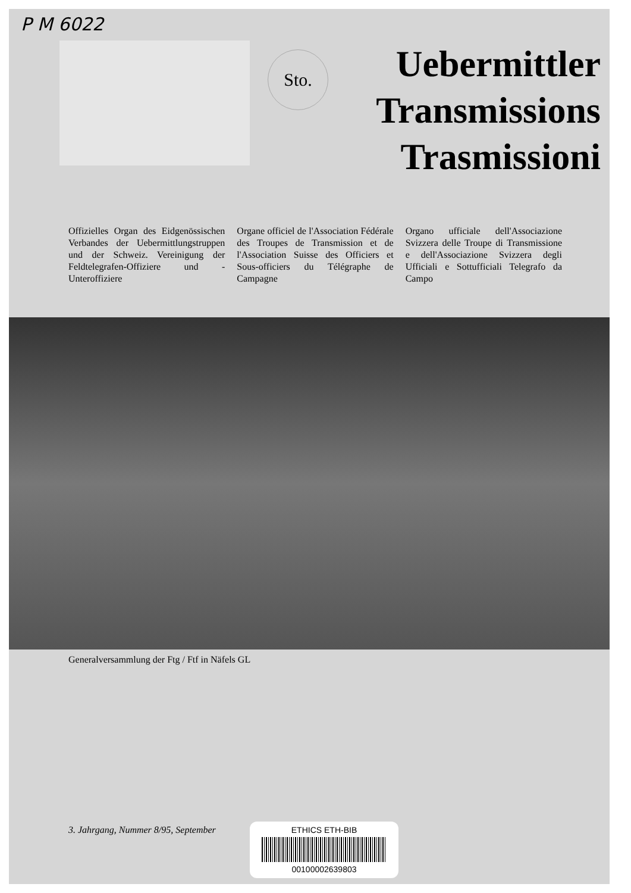P M 6022
Sto.
Uebermittler
Transmissions
Trasmissioni
Offizielles Organ des Eidgenössischen Verbandes der Uebermittlungstruppen und der Schweiz. Vereinigung der Feldtelegrafen-Offiziere und -Unteroffiziere
Organe officiel de l'Association Fédérale des Troupes de Transmission et de l'Association Suisse des Officiers et Sous-officiers du Télégraphe de Campagne
Organo ufficiale dell'Associazione Svizzera delle Troupe di Transmissione e dell'Associazione Svizzera degli Ufficiali e Sottufficiali Telegrafo da Campo
Generalversammlung der Ftg / Ftf in Näfels GL
3. Jahrgang, Nummer 8/95, September
ETHICS ETH-BIB
00100002639803